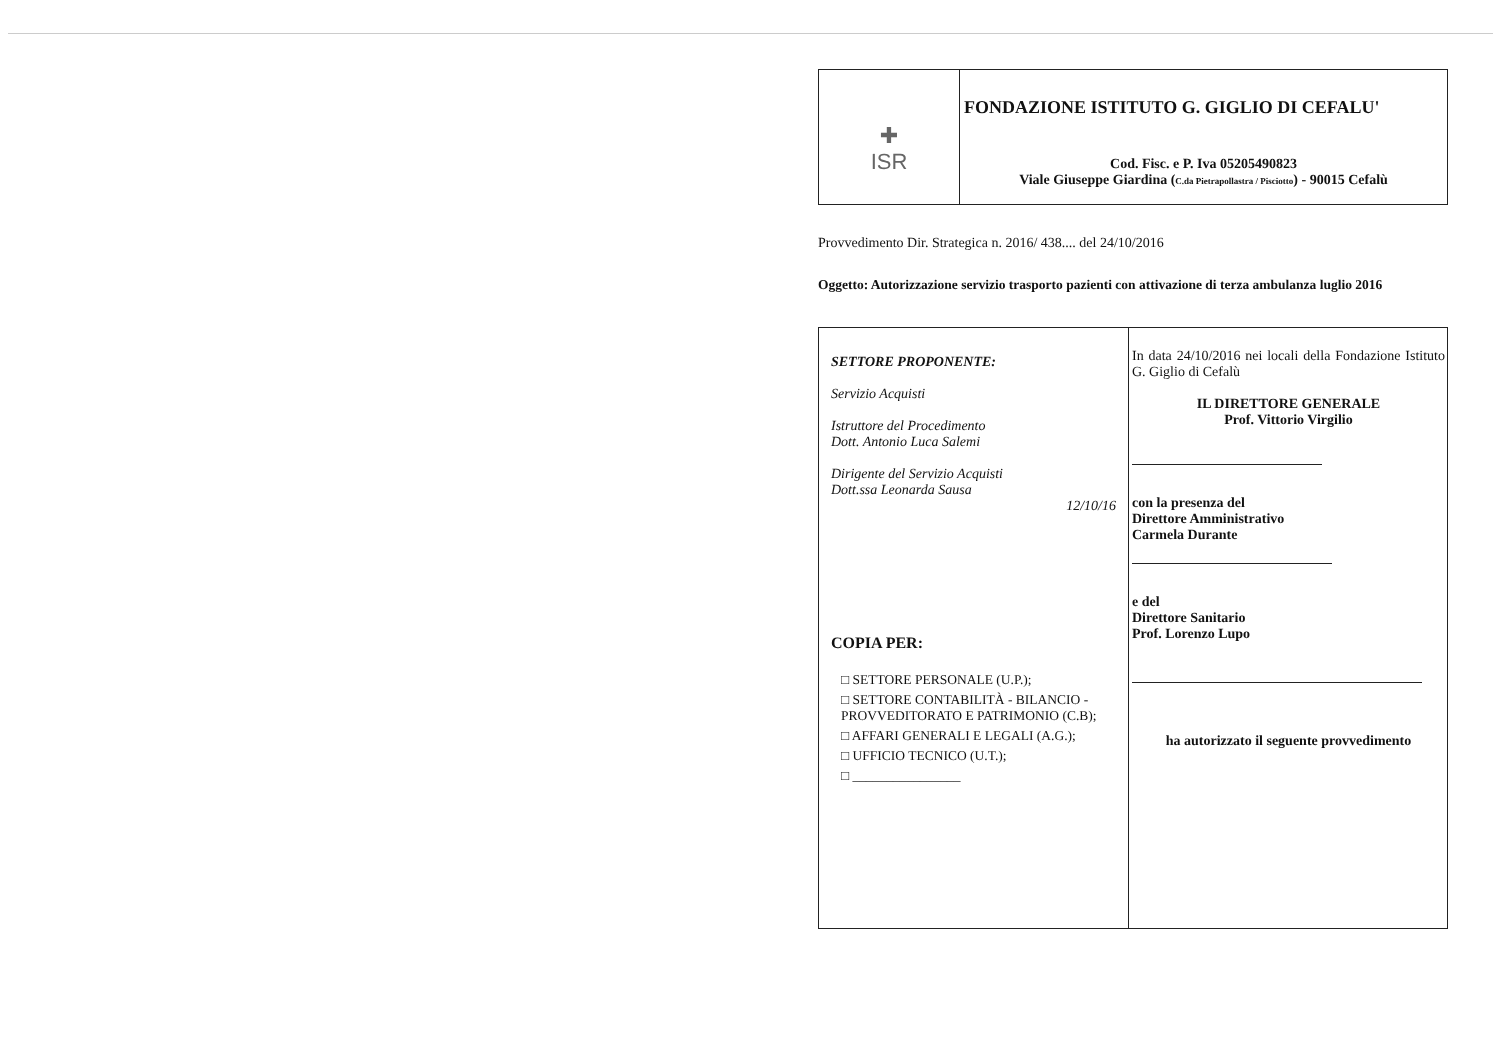| ✚ ISR | FONDAZIONE ISTITUTO G. GIGLIO DI CEFALU' Cod. Fisc. e P. Iva 05205490823 Viale Giuseppe Giardina ( C.da Pietrapollastra / Pisciotto ) - 90015 Cefalù |
Provvedimento Dir. Strategica n. 2016/ 438.... del 24/10/2016
Oggetto: Autorizzazione servizio trasporto pazienti con attivazione di terza ambulanza luglio 2016
| SETTORE PROPONENTE: Servizio Acquisti Istruttore del Procedimento Dott. Antonio Luca Salemi Dirigente del Servizio Acquisti Dott.ssa Leonarda Sausa 12/10/16 COPIA PER: □ SETTORE PERSONALE (U.P.); □ SETTORE CONTABILITÀ - BILANCIO - PROVVEDITORATO E PATRIMONIO (C.B); □ AFFARI GENERALI E LEGALI (A.G.); □ UFFICIO TECNICO (U.T.); □ ________________ | In data 24/10/2016 nei locali della Fondazione Istituto G. Giglio di Cefalù IL DIRETTORE GENERALE Prof. Vittorio Virgilio con la presenza del Direttore Amministrativo Carmela Durante e del Direttore Sanitario Prof. Lorenzo Lupo ha autorizzato il seguente provvedimento |